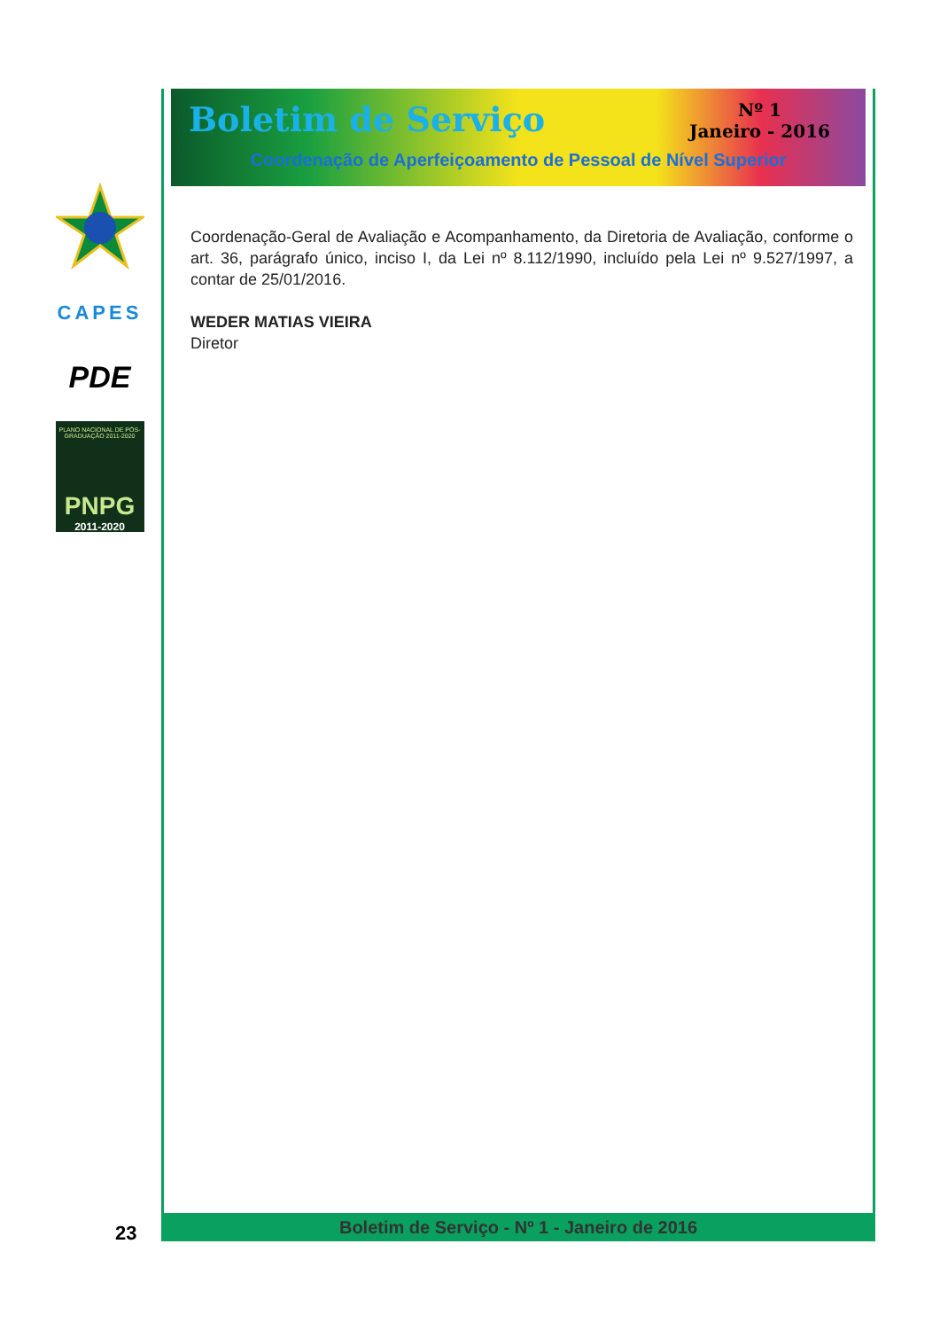CAPES
PDE
PLANO NACIONAL DE PÓS-GRADUAÇÃO 2011-2020
PNPG
2011-2020
Boletim de Serviço
Nº 1
Janeiro - 2016
Coordenação de Aperfeiçoamento de Pessoal de Nível Superior
Coordenação-Geral de Avaliação e Acompanhamento, da Diretoria de Avaliação, conforme o art. 36, parágrafo único, inciso I, da Lei nº 8.112/1990, incluído pela Lei nº 9.527/1997, a contar de 25/01/2016.
WEDER MATIAS VIEIRA
Diretor
Boletim de Serviço - Nº 1 - Janeiro de 2016
23